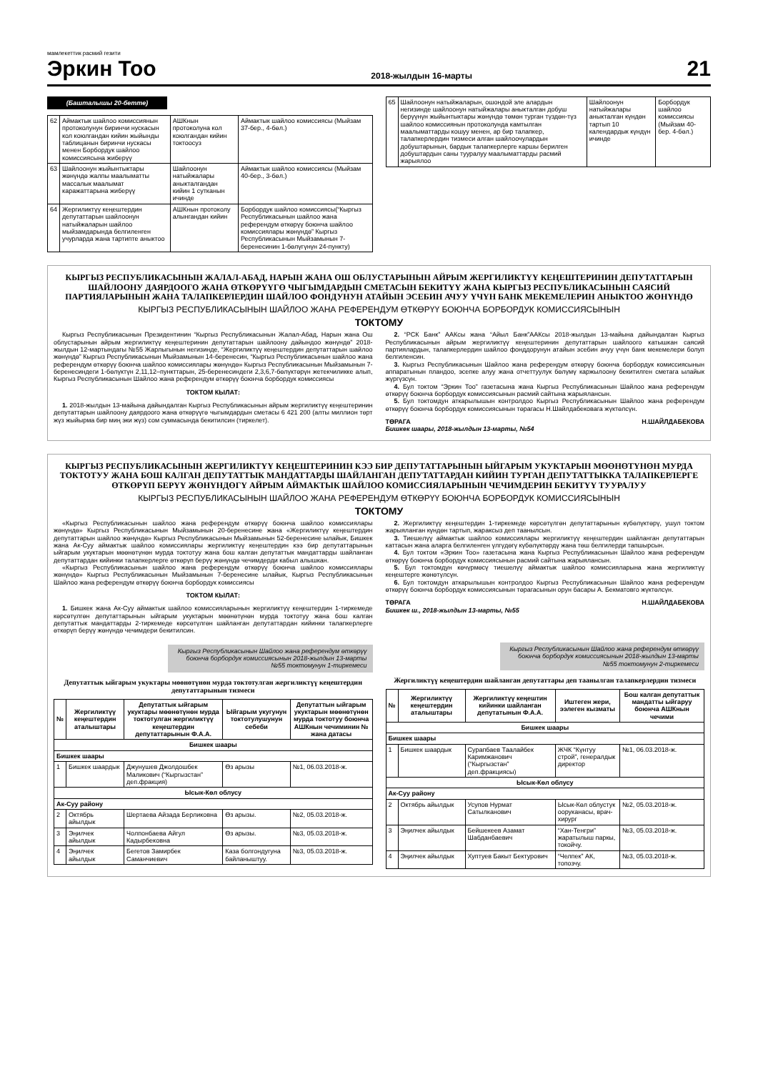мамлекеттик расмий гезити
Эркин Тоо
2018-жылдын 16-марты
21
(Башталышы 20-бетте)
| 62 | Аймактык шайлоо комиссиянын протоколунун биринчи нускасын кол коюлгандан кийин жыйынды таблицанын биринчи нускасы менен Борбордук шайлоо комиссиясына жиберүү | АШКнын протоколуна кол коюлгандан кийин токтоосуз | Аймактык шайлоо комиссиясы (Мыйзам 37-бер., 4-бөл.) |
| 63 | Шайлоонун жыйынтыктары жөнүндө жалпы маалыматты массалык маалымат каражаттарына жиберүү | Шайлоонун натыйжалары аныкталгандан кийин 1 сутканын ичинде | Аймактык шайлоо комиссиясы (Мыйзам 40-бер., 3-бөл.) |
| 64 | Жергиликтүү кеңештердин депутаттарын шайлоонун натыйжаларын шайлоо мыйзамдарында белгиленген учурларда жана тартипте аныктоо | АШКнын протоколу алынгандан кийин | Борбордук шайлоо комиссиясы(“Кыргыз Республикасынын шайлоо жана референдум өткөрүү боюнча шайлоо комиссиялары жөнүндө” Кыргыз Республикасынын Мыйзамынын 7-беренесинин 1-бөлүгүнүн 24-пункту) |
| 65 | Шайлоонун натыйжаларын, ошондой эле алардын негизинде шайлоонун натыйжалары аныкталган добуш берүүнүн жыйынтыктары жөнүндө төмөн турган түздөн-түз шайлоо комиссиянын протоколунда камтылган маалыматтарды кошуу менен, ар бир талапкер, талапкерлердин тизмеси алган шайлоочулардын добуштарынын, бардык талапкерлерге каршы берилген добуштардын саны тууралуу маалыматтарды расмий жарыялоо | Шайлоонун натыйжалары аныкталган күндөн тартып 10 календардык күндүн ичинде | Борбордук шайлоо комиссиясы (Мыйзам 40-бер. 4-бөл.) |
КЫРГЫЗ РЕСПУБЛИКАСЫНЫН ЖАЛАЛ-АБАД, НАРЫН ЖАНА ОШ ОБЛУСТАРЫНЫН АЙРЫМ ЖЕРГИЛИКТҮҮ КЕҢЕШТЕРИНИН ДЕПУТАТТАРЫН ШАЙЛООНУ ДАЯРДООГО ЖАНА ӨТКӨРҮҮГӨ ЧЫГЫМДАРДЫН СМЕТАСЫН БЕКИТҮҮ ЖАНА КЫРГЫЗ РЕСПУБЛИКАСЫНЫН САЯСИЙ ПАРТИЯЛАРЫНЫН ЖАНА ТАЛАПКЕРЛЕРДИН ШАЙЛОО ФОНДУНУН АТАЙЫН ЭСЕБИН АЧУУ ҮЧҮН БАНК МЕКЕМЕЛЕРИН АНЫКТОО ЖӨНҮНДӨ
КЫРГЫЗ РЕСПУБЛИКАСЫНЫН ШАЙЛОО ЖАНА РЕФЕРЕНДУМ ӨТКӨРҮҮ БОЮНЧА БОРБОРДУК КОМИССИЯСЫНЫН
ТОКТОМУ
Кыргыз Республикасынын Президентинин “Кыргыз Республикасынын Жалал-Абад, Нарын жана Ош облустарынын айрым жергиликтүү кеңештеринин депутаттарын шайлоону дайындоо жөнүндө” 2018-жылдын 12-мартындагы №55 Жарлыгынын негизинде, “Жергиликтүү кеңештердин депутаттарын шайлоо жөнүндө” Кыргыз Республикасынын Мыйзамынын 14-беренесин, “Кыргыз Республикасынын шайлоо жана референдум өткөрүү боюнча шайлоо комиссиялары жөнүндө» Кыргыз Республикасынын Мыйзамынын 7-беренесиндеги 1-бөлүктүн 2,11,12–пункттарын, 25-беренесиндеги 2,3,6,7-бөлүктөрүн жетекчиликке алып, Кыргыз Республикасынын Шайлоо жана референдум өткөрүү боюнча борбордук комиссиясы
ТОКТОМ КЫЛАТ:
1. 2018-жылдын 13-майына дайындалган Кыргыз Республикасынын айрым жергиликтүү кеңештеринин депутаттарын шайлоону даярдоого жана өткөрүүгө чыгымдардын сметасы 6 421 200 (алты миллион төрт жүз жыйырма бир миң эки жүз) сом суммасында бекитилсин (тиркелет).
2. “РСК Банк” ААКсы жана “Айыл Банк”ААКсы 2018-жылдын 13-майына дайындалган Кыргыз Республикасынын айрым жергиликтүү кеңештеринин депутаттарын шайлоого катышкан саясий партиялардын, талапкерлердин шайлоо фонддорунун атайын эсебин ачуу үчүн банк мекемелери болуп белгиленсин.
3. Кыргыз Республикасынын Шайлоо жана референдум өткөрүү боюнча борбордук комиссиясынын аппаратынын пландоо, эсепке алуу жана отчеттуулук бөлүмү каржылоону бекитилген сметага ылайык жүргүзсүн.
4. Бул токтом “Эркин Тоо” газетасына жана Кыргыз Республикасынын Шайлоо жана референдум өткөрүү боюнча борбордук комиссиясынын расмий сайтына жарыялансын.
5. Бул токтомдун аткарылышын контролдоо Кыргыз Республикасынын Шайлоо жана референдум өткөрүү боюнча борбордук комиссиясынын төрагасы Н.Шайлдабековага жүктөлсүн.
ТӨРАГА Н.ШАЙЛДАБЕКОВА
Бишкек шаары, 2018-жылдын 13-марты, №54
КЫРГЫЗ РЕСПУБЛИКАСЫНЫН ЖЕРГИЛИКТҮҮ КЕҢЕШТЕРИНИН КЭЭ БИР ДЕПУТАТТАРЫНЫН ЫЙГАРЫМ УКУКТАРЫН МӨӨНӨТҮНӨН МУРДА ТОКТОТУУ ЖАНА БОШ КАЛГАН ДЕПУТАТТЫК МАНДАТТАРДЫ ШАЙЛАНГАН ДЕПУТАТТАРДАН КИЙИН ТУРГАН ДЕПУТАТТЫККА ТАЛАПКЕРЛЕРГЕ ӨТКӨРҮП БЕРҮҮ ЖӨНҮНДӨГҮ АЙРЫМ АЙМАКТЫК ШАЙЛОО КОМИССИЯЛАРЫНЫН ЧЕЧИМДЕРИН БЕКИТҮҮ ТУУРАЛУУ
КЫРГЫЗ РЕСПУБЛИКАСЫНЫН ШАЙЛОО ЖАНА РЕФЕРЕНДУМ ӨТКӨРҮҮ БОЮНЧА БОРБОРДУК КОМИССИЯСЫНЫН
ТОКТОМУ
«Кыргыз Республикасынын шайлоо жана референдум өткөрүү боюнча шайлоо комиссиялары жөнүндө» Кыргыз Республикасынын Мыйзамынын 20-беренесине жана «Жергиликтүү кеңештердин депутаттарын шайлоо жөнүндө» Кыргыз Республикасынын Мыйзамынын 52-беренесине ылайык, Бишкек жана Ак-Суу аймактык шайлоо комиссиялары жергиликтүү кеңештердин кээ бир депутаттарынын ыйгарым укуктарын мөөнөтүнөн мурда токтотуу жана бош калган депутаттык мандаттарды шайланган депутаттардан кийинки талапкерлерге өткөрүп берүү жөнүндө чечимдерди кабыл алышкан.
«Кыргыз Республикасынын шайлоо жана референдум өткөрүү боюнча шайлоо комиссиялары жөнүндө» Кыргыз Республикасынын Мыйзамынын 7-беренесине ылайык, Кыргыз Республикасынын Шайлоо жана референдум өткөрүү боюнча борбордук комиссиясы
ТОКТОМ КЫЛАТ:
1. Бишкек жана Ак-Суу аймактык шайлоо комиссияларынын жергиликтүү кеңештердин 1-тиркемеде көрсөтүлгөн депутаттарынын ыйгарым укуктарын мөөнөтүнөн мурда токтотуу жана бош калган депутаттык мандаттарды 2-тиркемеде көрсөтүлгөн шайланган депутаттардан кийинки талапкерлерге өткөрүп берүү жөнүндө чечимдери бекитилсин.
Кыргыз Республикасынын Шайлоо жана референдум өткөрүү боюнча борбордук комиссиясынын 2018-жылдын 13-марты №55 токтомунун 1-тиркемеси
Депутаттык ыйгарым укуктары мөөнөтүнөн мурда токтотулган жергиликтүү кеңештердин депутаттарынын тизмеси
| № | Жергиликтүү кеңештердин аталыштары | Депутаттык ыйгарым укуктары мөөнөтүнөн мурда токтотулган жергиликтүү кеңештердин депутаттарынын Ф.А.А. | Ыйгарым укугунун токтотулушунун себеби | Депутаттын ыйгарым укуктарын мөөнөтүнөн мурда токтотуу боюнча АШКнын чечиминин № жана датасы |
| --- | --- | --- | --- | --- |
| Бишкек шаары | | | | |
| Бишкек шаары | | | | |
| 1 | Бишкек шаардык | Джунушев Джолдошбек Маликович (“Кыргызстан” деп.фракция) | Өз арызы | №1, 06.03.2018-ж. |
| Ысык-Көл облусу | | | | |
| Ак-Суу району | | | | |
| 2 | Октябрь айылдык | Шертаева Айзада Берликовна | Өз арызы. | №2, 05.03.2018-ж. |
| 3 | Эңилчек айылдык | Чолпонбаева Айгул Кадырбековна | Өз арызы. | №3, 05.03.2018-ж. |
| 4 | Эңилчек айылдык | Бегетов Замирбек Саманчиевич | Каза болгондугуна байланыштуу. | №3, 05.03.2018-ж. |
2. Жергиликтүү кеңештердин 1-тиркемеде көрсөтүлгөн депутаттарынын күбөлүктөрү, ушул токтом жарыяланган күндөн тартып, жараксыз деп таанылсын.
3. Тиешелүү аймактык шайлоо комиссиялары жергиликтүү кеңештердин шайланган депутаттарын каттасын жана аларга белгиленген үлгүдөгү күбөлүктөрдү жана төш белгилерди тапшырсын.
4. Бул токтом «Эркин Тоо» газетасына жана Кыргыз Республикасынын Шайлоо жана референдум өткөрүү боюнча борбордук комиссиясынын расмий сайтына жарыялансын.
5. Бул токтомдун көчүрмөсү тиешелүү аймактык шайлоо комиссияларына жана жергиликтүү кеңештерге жөнөтүлсүн.
6. Бул токтомдун аткарылышын контролдоо Кыргыз Республикасынын Шайлоо жана референдум өткөрүү боюнча борбордук комиссиясынын төрагасынын орун басары А. Бекматовго жүктөлсүн.
ТӨРАГА Н.ШАЙЛДАБЕКОВА
Бишкек ш., 2018-жылдын 13-марты, №55
Кыргыз Республикасынын Шайлоо жана референдум өткөрүү боюнча борбордук комиссиясынын 2018-жылдын 13-марты №55 токтомунун 2-тиркемеси
Жергиликтүү кеңештердин шайланган депутаттары деп таанылган талапкерлердин тизмеси
| № | Жергиликтүү кеңештердин аталыштары | Жергиликтүү кеңештин кийинки шайланган депутатынын Ф.А.А. | Иштеген жери, ээлеген кызматы | Бош калган депутаттык мандатты ыйгаруу боюнча АШКнын чечими |
| --- | --- | --- | --- | --- |
| Бишкек шаары | | | | |
| Бишкек шаары | | | | |
| 1 | Бишкек шаардык | Сурапбаев Таалайбек Каримжанович (“Кыргызстан” деп.фракциясы) | ЖЧК “Күнтуу строй”, генералдык директор | №1, 06.03.2018-ж. |
| Ысык-Көл облусу | | | | |
| Ак-Суу району | | | | |
| 2 | Октябрь айылдык | Усупов Нурмат Сатылканович | Ысык-Көл облустук ооруканасы, врач-хирург | №2, 05.03.2018-ж. |
| 3 | Эңилчек айылдык | Бейшекеев Азамат Шабданбаевич | “Хан-Тенгри” жаратылыш паркы, токойчу. | №3, 05.03.2018-ж. |
| 4 | Эңилчек айылдык | Хуптуев Бакыт Бектурович | “Челпек” АК, топозчу. | №3, 05.03.2018-ж. |